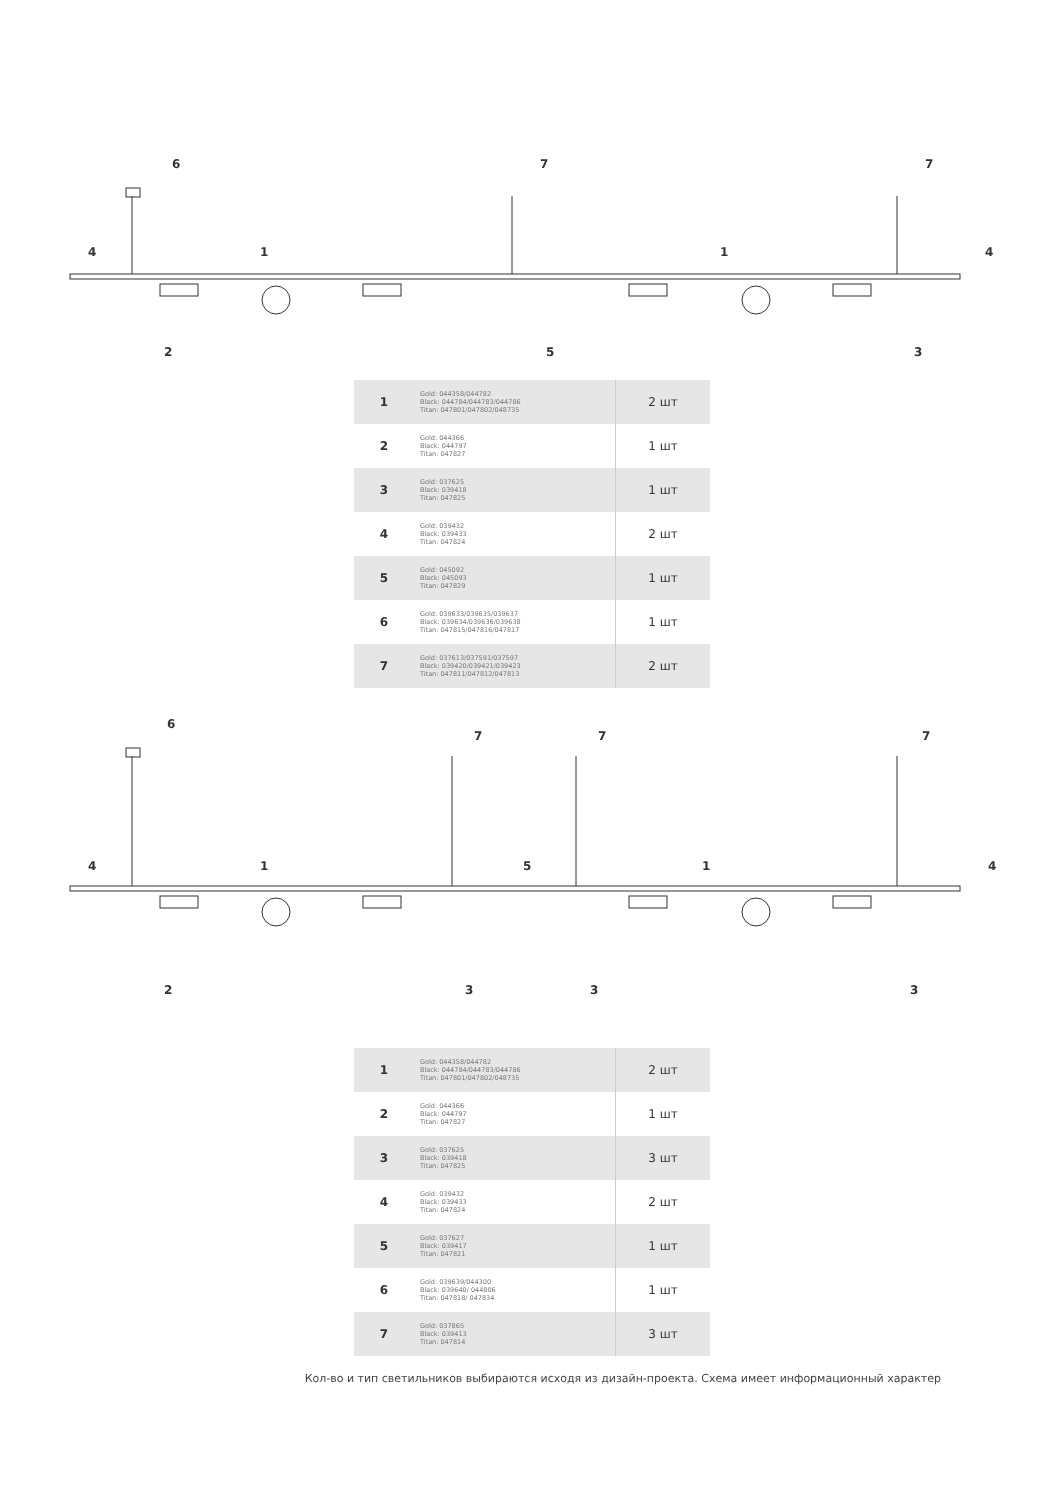6
7
7
4
1
1
4
2
5
3
| 1 | Gold: 044358/044782 Black: 044784/044783/044786 Titan: 047801/047802/048735 | 2 шт |
| 2 | Gold: 044366 Black: 044797 Titan: 047827 | 1 шт |
| 3 | Gold: 037625 Black: 039418 Titan: 047825 | 1 шт |
| 4 | Gold: 039432 Black: 039433 Titan: 047824 | 2 шт |
| 5 | Gold: 045092 Black: 045093 Titan: 047829 | 1 шт |
| 6 | Gold: 039633/039635/039637 Black: 039634/039636/039638 Titan: 047815/047816/047817 | 1 шт |
| 7 | Gold: 037613/037591/037597 Black: 039420/039421/039423 Titan: 047811/047812/047813 | 2 шт |
6
7
7
7
4
1
5
1
4
2
3
3
3
| 1 | Gold: 044358/044782 Black: 044784/044783/044786 Titan: 047801/047802/048735 | 2 шт |
| 2 | Gold: 044366 Black: 044797 Titan: 047827 | 1 шт |
| 3 | Gold: 037625 Black: 039418 Titan: 047825 | 3 шт |
| 4 | Gold: 039432 Black: 039433 Titan: 047824 | 2 шт |
| 5 | Gold: 037627 Black: 039417 Titan: 047821 | 1 шт |
| 6 | Gold: 039639/044300 Black: 039640/ 044806 Titan: 047818/ 047834 | 1 шт |
| 7 | Gold: 037865 Black: 039413 Titan: 047814 | 3 шт |
Кол-во и тип светильников выбираются исходя из дизайн-проекта. Схема имеет информационный характер